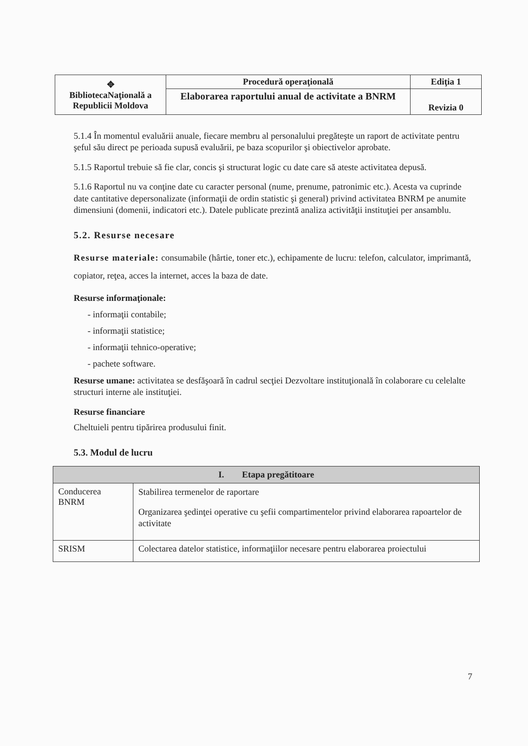| ✥ BibliotecaNaţională a Republicii Moldova | Procedură operaţională | Ediţia 1 |
| | Elaborarea raportului anual de activitate a BNRM | Revizia 0 |
5.1.4 În momentul evaluării anuale, fiecare membru al personalului pregăteşte un raport de activitate pentru şeful său direct pe perioada supusă evaluării, pe baza scopurilor şi obiectivelor aprobate.
5.1.5 Raportul trebuie să fie clar, concis şi structurat logic cu date care să ateste activitatea depusă.
5.1.6 Raportul nu va conţine date cu caracter personal (nume, prenume, patronimic etc.). Acesta va cuprinde date cantitative depersonalizate (informaţii de ordin statistic şi general) privind activitatea BNRM pe anumite dimensiuni (domenii, indicatori etc.). Datele publicate prezintă analiza activităţii instituţiei per ansamblu.
5.2. Resurse necesare
Resurse materiale: consumabile (hârtie, toner etc.), echipamente de lucru: telefon, calculator, imprimantă, copiator, reţea, acces la internet, acces la baza de date.
Resurse informaţionale:
- informaţii contabile;
- informaţii statistice;
- informaţii tehnico-operative;
- pachete software.
Resurse umane: activitatea se desfăşoară în cadrul secţiei Dezvoltare instituţională în colaborare cu celelalte structuri interne ale instituţiei.
Resurse financiare
Cheltuieli pentru tipărirea produsului finit.
5.3. Modul de lucru
| I. Etapa pregătitoare | |
| --- | --- |
| Conducerea BNRM | Stabilirea termenelor de raportare Organizarea şedinţei operative cu şefii compartimentelor privind elaborarea rapoartelor de activitate |
| SRISM | Colectarea datelor statistice, informaţiilor necesare pentru elaborarea proiectului |
7